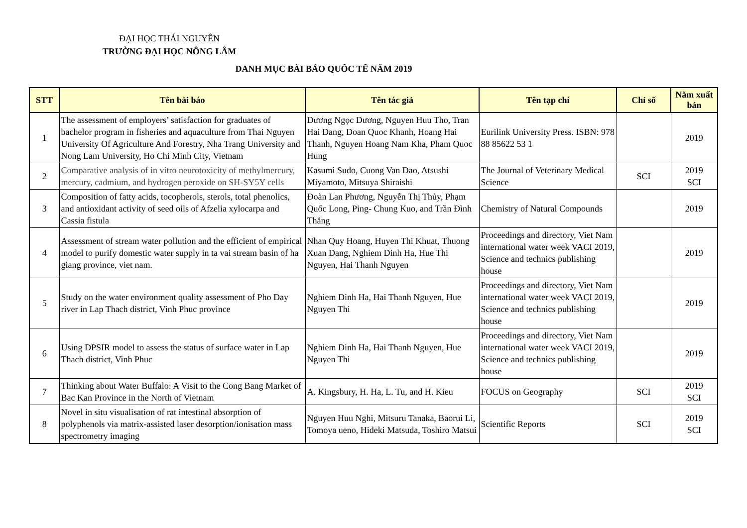ĐẠI HỌC THÁI NGUYÊN
TRƯỜNG ĐẠI HỌC NÔNG LÂM
DANH MỤC BÀI BÁO QUỐC TẾ NĂM 2019
| STT | Tên bài báo | Tên tác giả | Tên tạp chí | Chỉ số | Năm xuất bản |
| --- | --- | --- | --- | --- | --- |
| 1 | The assessment of employers’ satisfaction for graduates of bachelor program in fisheries and aquaculture from Thai Nguyen University Of Agriculture And Forestry, Nha Trang University and Nong Lam University, Ho Chi Minh City, Vietnam | Dương Ngọc Dương, Nguyen Huu Tho, Tran Hai Dang, Doan Quoc Khanh, Hoang Hai Thanh, Nguyen Hoang Nam Kha, Pham Quoc Hung | Eurilink University Press. ISBN: 978 88 85622 53 1 | | 2019 |
| 2 | Comparative analysis of in vitro neurotoxicity of methylmercury, mercury, cadmium, and hydrogen peroxide on SH-SY5Y cells | Kasumi Sudo, Cuong Van Dao, Atsushi Miyamoto, Mitsuya Shiraishi | The Journal of Veterinary Medical Science | SCI | 2019 SCI |
| 3 | Composition of fatty acids, tocopherols, sterols, total phenolics, and antioxidant activity of seed oils of Afzelia xylocarpa and Cassia fistula | Đoàn Lan Phương, Nguyễn Thị Thủy, Phạm Quốc Long, Ping- Chung Kuo, and Trần Đình Thắng | Chemistry of Natural Compounds | | 2019 |
| 4 | Assessment of stream water pollution and the efficient of empirical model to purify domestic water supply in ta vai stream basin of ha giang province, viet nam. | Nhan Quy Hoang, Huyen Thi Khuat, Thuong Xuan Dang, Nghiem Dinh Ha, Hue Thi Nguyen, Hai Thanh Nguyen | Proceedings and directory, Viet Nam international water week VACI 2019, Science and technics publishing house | | 2019 |
| 5 | Study on the water environment quality assessment of Pho Day river in Lap Thach district, Vinh Phuc province | Nghiem Dinh Ha, Hai Thanh Nguyen, Hue Nguyen Thi | Proceedings and directory, Viet Nam international water week VACI 2019, Science and technics publishing house | | 2019 |
| 6 | Using DPSIR model to assess the status of surface water in Lap Thach district, Vinh Phuc | Nghiem Dinh Ha, Hai Thanh Nguyen, Hue Nguyen Thi | Proceedings and directory, Viet Nam international water week VACI 2019, Science and technics publishing house | | 2019 |
| 7 | Thinking about Water Buffalo: A Visit to the Cong Bang Market of Bac Kan Province in the North of Vietnam | A. Kingsbury, H. Ha, L. Tu, and H. Kieu | FOCUS on Geography | SCI | 2019 SCI |
| 8 | Novel in situ visualisation of rat intestinal absorption of polyphenols via matrix-assisted laser desorption/ionisation mass spectrometry imaging | Nguyen Huu Nghi, Mitsuru Tanaka, Baorui Li, Tomoya ueno, Hideki Matsuda, Toshiro Matsui | Scientific Reports | SCI | 2019 SCI |